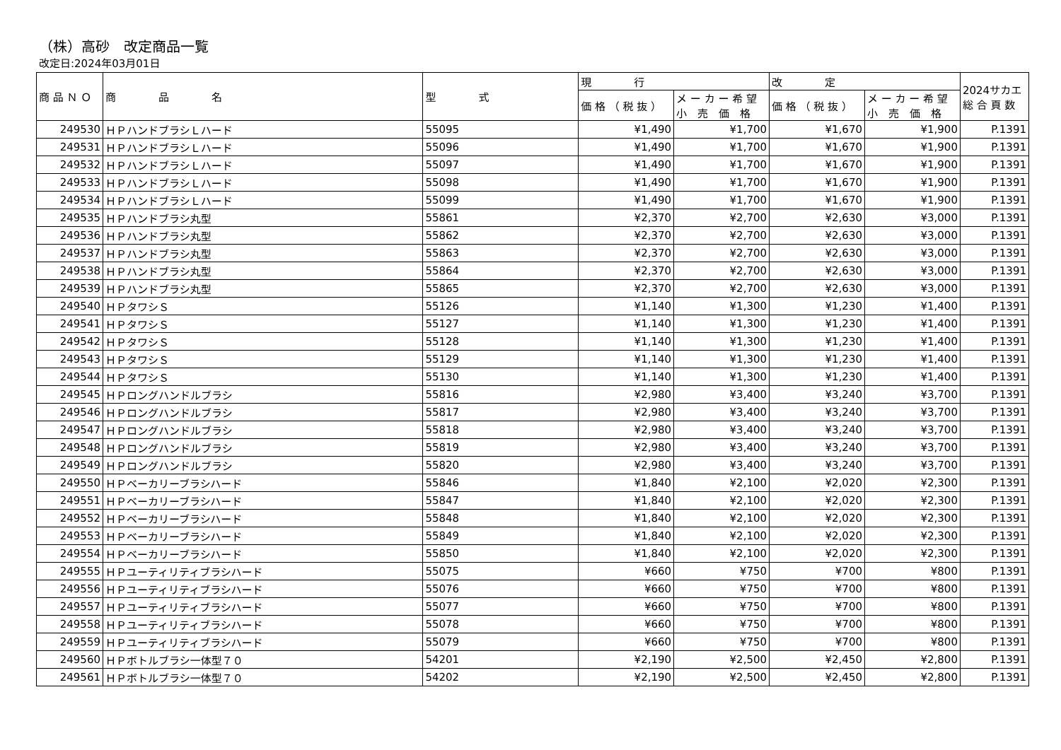（株）高砂　改定商品一覧
改定日:2024年03月01日
| 商 品 Ｎ Ｏ | 商 品 名 | 型 式 | 現 行 | | 改 定 | | 2024サカエ 総 合 頁 数 |
| --- | --- | --- | --- | --- | --- | --- | --- |
| | | | 価 格 （ 税 抜 ） | メ ー カ ー 希 望 小 売 価 格 | 価 格 （ 税 抜 ） | メ ー カ ー 希 望 小 売 価 格 | |
| 249530 | ＨＰハンドブラシＬハード | 55095 | ¥1,490 | ¥1,700 | ¥1,670 | ¥1,900 | P.1391 |
| 249531 | ＨＰハンドブラシＬハード | 55096 | ¥1,490 | ¥1,700 | ¥1,670 | ¥1,900 | P.1391 |
| 249532 | ＨＰハンドブラシＬハード | 55097 | ¥1,490 | ¥1,700 | ¥1,670 | ¥1,900 | P.1391 |
| 249533 | ＨＰハンドブラシＬハード | 55098 | ¥1,490 | ¥1,700 | ¥1,670 | ¥1,900 | P.1391 |
| 249534 | ＨＰハンドブラシＬハード | 55099 | ¥1,490 | ¥1,700 | ¥1,670 | ¥1,900 | P.1391 |
| 249535 | ＨＰハンドブラシ丸型 | 55861 | ¥2,370 | ¥2,700 | ¥2,630 | ¥3,000 | P.1391 |
| 249536 | ＨＰハンドブラシ丸型 | 55862 | ¥2,370 | ¥2,700 | ¥2,630 | ¥3,000 | P.1391 |
| 249537 | ＨＰハンドブラシ丸型 | 55863 | ¥2,370 | ¥2,700 | ¥2,630 | ¥3,000 | P.1391 |
| 249538 | ＨＰハンドブラシ丸型 | 55864 | ¥2,370 | ¥2,700 | ¥2,630 | ¥3,000 | P.1391 |
| 249539 | ＨＰハンドブラシ丸型 | 55865 | ¥2,370 | ¥2,700 | ¥2,630 | ¥3,000 | P.1391 |
| 249540 | ＨＰタワシＳ | 55126 | ¥1,140 | ¥1,300 | ¥1,230 | ¥1,400 | P.1391 |
| 249541 | ＨＰタワシＳ | 55127 | ¥1,140 | ¥1,300 | ¥1,230 | ¥1,400 | P.1391 |
| 249542 | ＨＰタワシＳ | 55128 | ¥1,140 | ¥1,300 | ¥1,230 | ¥1,400 | P.1391 |
| 249543 | ＨＰタワシＳ | 55129 | ¥1,140 | ¥1,300 | ¥1,230 | ¥1,400 | P.1391 |
| 249544 | ＨＰタワシＳ | 55130 | ¥1,140 | ¥1,300 | ¥1,230 | ¥1,400 | P.1391 |
| 249545 | ＨＰロングハンドルブラシ | 55816 | ¥2,980 | ¥3,400 | ¥3,240 | ¥3,700 | P.1391 |
| 249546 | ＨＰロングハンドルブラシ | 55817 | ¥2,980 | ¥3,400 | ¥3,240 | ¥3,700 | P.1391 |
| 249547 | ＨＰロングハンドルブラシ | 55818 | ¥2,980 | ¥3,400 | ¥3,240 | ¥3,700 | P.1391 |
| 249548 | ＨＰロングハンドルブラシ | 55819 | ¥2,980 | ¥3,400 | ¥3,240 | ¥3,700 | P.1391 |
| 249549 | ＨＰロングハンドルブラシ | 55820 | ¥2,980 | ¥3,400 | ¥3,240 | ¥3,700 | P.1391 |
| 249550 | ＨＰベーカリーブラシハード | 55846 | ¥1,840 | ¥2,100 | ¥2,020 | ¥2,300 | P.1391 |
| 249551 | ＨＰベーカリーブラシハード | 55847 | ¥1,840 | ¥2,100 | ¥2,020 | ¥2,300 | P.1391 |
| 249552 | ＨＰベーカリーブラシハード | 55848 | ¥1,840 | ¥2,100 | ¥2,020 | ¥2,300 | P.1391 |
| 249553 | ＨＰベーカリーブラシハード | 55849 | ¥1,840 | ¥2,100 | ¥2,020 | ¥2,300 | P.1391 |
| 249554 | ＨＰベーカリーブラシハード | 55850 | ¥1,840 | ¥2,100 | ¥2,020 | ¥2,300 | P.1391 |
| 249555 | ＨＰユーティリティブラシハード | 55075 | ¥660 | ¥750 | ¥700 | ¥800 | P.1391 |
| 249556 | ＨＰユーティリティブラシハード | 55076 | ¥660 | ¥750 | ¥700 | ¥800 | P.1391 |
| 249557 | ＨＰユーティリティブラシハード | 55077 | ¥660 | ¥750 | ¥700 | ¥800 | P.1391 |
| 249558 | ＨＰユーティリティブラシハード | 55078 | ¥660 | ¥750 | ¥700 | ¥800 | P.1391 |
| 249559 | ＨＰユーティリティブラシハード | 55079 | ¥660 | ¥750 | ¥700 | ¥800 | P.1391 |
| 249560 | ＨＰボトルブラシ一体型７０ | 54201 | ¥2,190 | ¥2,500 | ¥2,450 | ¥2,800 | P.1391 |
| 249561 | ＨＰボトルブラシ一体型７０ | 54202 | ¥2,190 | ¥2,500 | ¥2,450 | ¥2,800 | P.1391 |